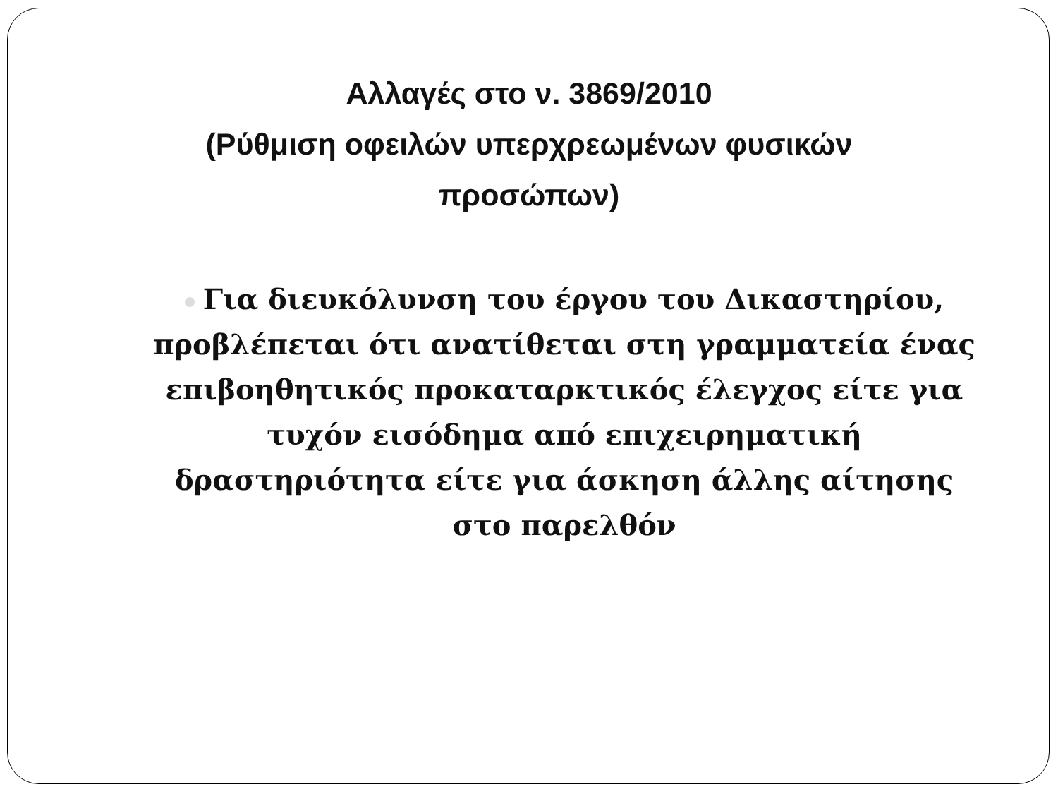Αλλαγές στο ν. 3869/2010
(Ρύθμιση οφειλών υπερχρεωμένων φυσικών
προσώπων)
Για διευκόλυνση του έργου του Δικαστηρίου, προβλέπεται ότι ανατίθεται στη γραμματεία ένας επιβοηθητικός προκαταρκτικός έλεγχος είτε για τυχόν εισόδημα από επιχειρηματική δραστηριότητα είτε για άσκηση άλλης αίτησης στο παρελθόν